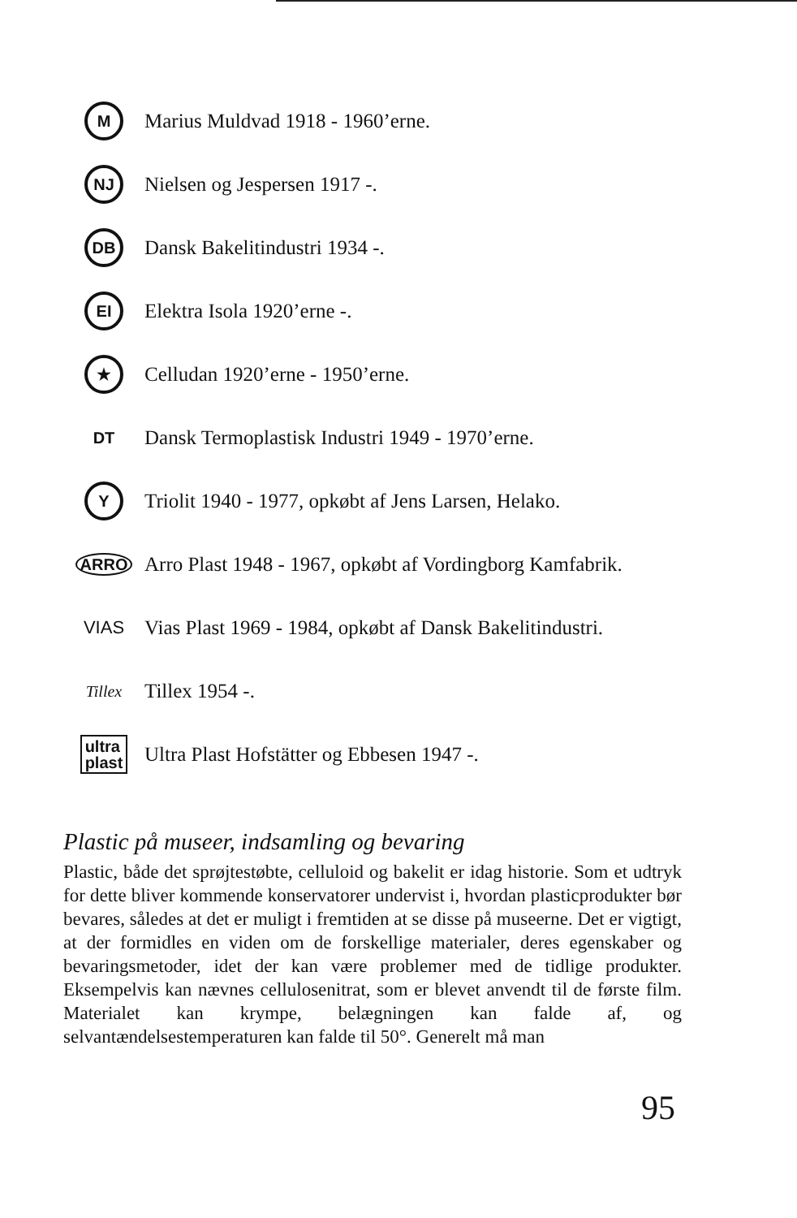M
Marius Muldvad 1918 - 1960’erne.
NJ
Nielsen og Jespersen 1917 -.
DB
Dansk Bakelitindustri 1934 -.
EI
Elektra Isola 1920’erne -.
★
Celludan 1920’erne - 1950’erne.
DT
Dansk Termoplastisk Industri 1949 - 1970’erne.
Y
Triolit 1940 - 1977, opkøbt af Jens Larsen, Helako.
ARRO
Arro Plast 1948 - 1967, opkøbt af Vordingborg Kamfabrik.
VIAS
Vias Plast 1969 - 1984, opkøbt af Dansk Bakelitindustri.
Tillex
Tillex 1954 -.
ultra
plast
Ultra Plast Hofstätter og Ebbesen 1947 -.
Plastic på museer, indsamling og bevaring
Plastic, både det sprøjtestøbte, celluloid og bakelit er idag historie. Som et udtryk for dette bliver kommende konservatorer undervist i, hvordan plasticprodukter bør bevares, således at det er muligt i fremtiden at se disse på museerne. Det er vigtigt, at der formidles en viden om de forskellige materialer, deres egenskaber og bevaringsmetoder, idet der kan være problemer med de tidlige produkter. Eksempelvis kan nævnes cellulosenitrat, som er blevet anvendt til de første film. Materialet kan krympe, belægningen kan falde af, og selvantændelsestemperaturen kan falde til 50°. Generelt må man
95